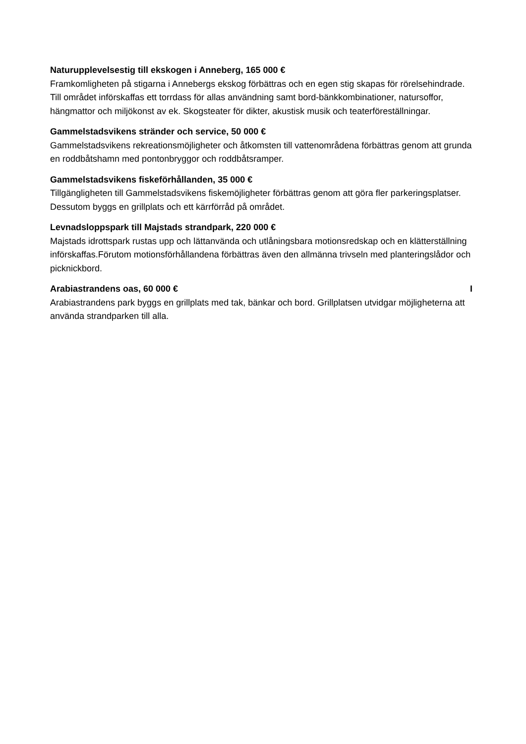Naturupplevelsestig till ekskogen i Anneberg, 165 000 €
Framkomligheten på stigarna i Annebergs ekskog förbättras och en egen stig skapas för rörelsehindrade. Till området införskaffas ett torrdass för allas användning samt bord-bänkkombinationer, natursoffor, hängmattor och miljökonst av ek. Skogsteater för dikter, akustisk musik och teaterföreställningar.
Gammelstadsvikens stränder och service, 50 000 €
Gammelstadsvikens rekreationsmöjligheter och åtkomsten till vattenområdena förbättras genom att grunda en roddbåtshamn med pontonbryggor och roddbåtsramper.
Gammelstadsvikens fiskeförhållanden, 35 000 €
Tillgängligheten till Gammelstadsvikens fiskemöjligheter förbättras genom att göra fler parkeringsplatser. Dessutom byggs en grillplats och ett kärrförråd på området.
Levnadsloppspark till Majstads strandpark, 220 000 €
Majstads idrottspark rustas upp och lättanvända och utlåningsbara motionsredskap och en klätterställning införskaffas.Förutom motionsförhållandena förbättras även den allmänna trivseln med planteringslådor och picknickbord.
IArabiastrandens oas, 60 000 €
Arabiastrandens park byggs en grillplats med tak, bänkar och bord. Grillplatsen utvidgar möjligheterna att använda strandparken till alla.